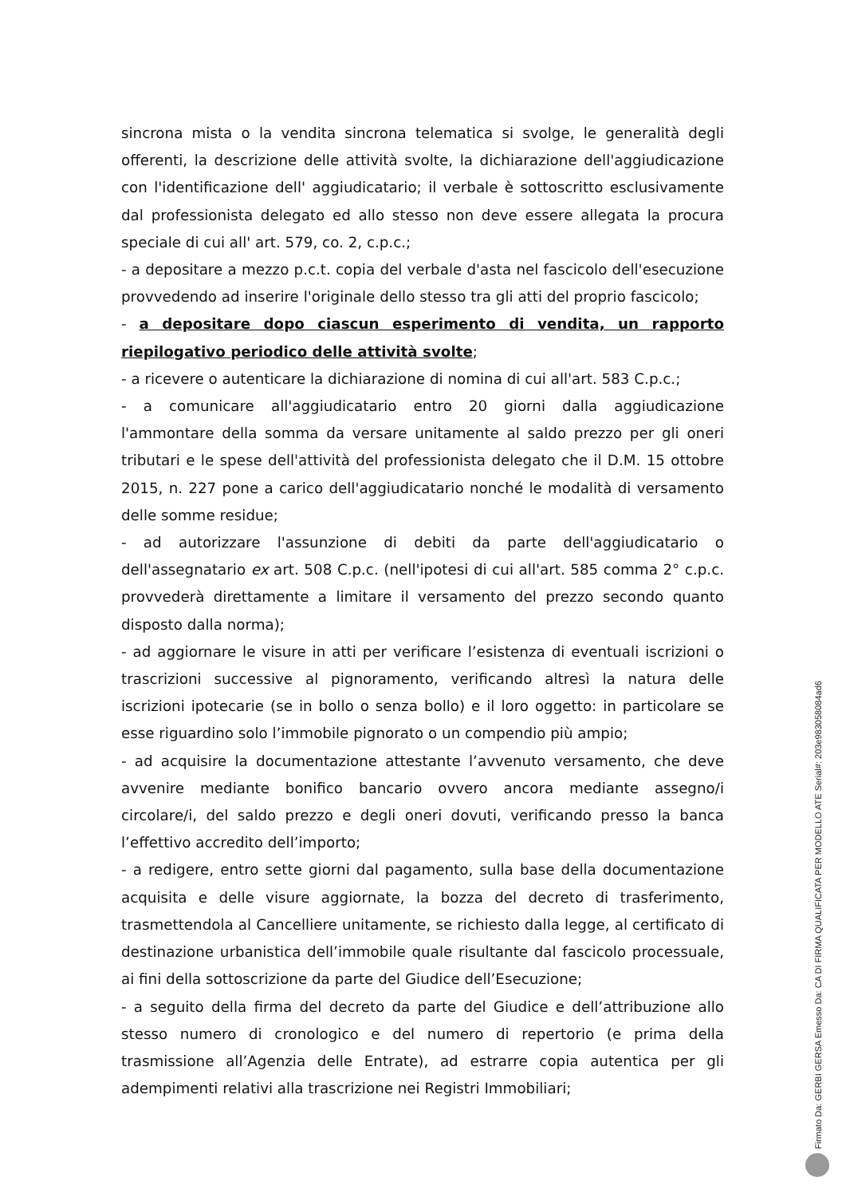sincrona mista o la vendita sincrona telematica si svolge, le generalità degli offerenti, la descrizione delle attività svolte, la dichiarazione dell'aggiudicazione con l'identificazione dell' aggiudicatario; il verbale è sottoscritto esclusivamente dal professionista delegato ed allo stesso non deve essere allegata la procura speciale di cui all' art. 579, co. 2, c.p.c.;
- a depositare a mezzo p.c.t. copia del verbale d'asta nel fascicolo dell'esecuzione provvedendo ad inserire l'originale dello stesso tra gli atti del proprio fascicolo;
- a depositare dopo ciascun esperimento di vendita, un rapporto riepilogativo periodico delle attività svolte;
- a ricevere o autenticare la dichiarazione di nomina di cui all'art. 583 C.p.c.;
- a comunicare all'aggiudicatario entro 20 giorni dalla aggiudicazione l'ammontare della somma da versare unitamente al saldo prezzo per gli oneri tributari e le spese dell'attività del professionista delegato che il D.M. 15 ottobre 2015, n. 227 pone a carico dell'aggiudicatario nonché le modalità di versamento delle somme residue;
- ad autorizzare l'assunzione di debiti da parte dell'aggiudicatario o dell'assegnatario ex art. 508 C.p.c. (nell'ipotesi di cui all'art. 585 comma 2° c.p.c. provvederà direttamente a limitare il versamento del prezzo secondo quanto disposto dalla norma);
- ad aggiornare le visure in atti per verificare l’esistenza di eventuali iscrizioni o trascrizioni successive al pignoramento, verificando altresì la natura delle iscrizioni ipotecarie (se in bollo o senza bollo) e il loro oggetto: in particolare se esse riguardino solo l’immobile pignorato o un compendio più ampio;
- ad acquisire la documentazione attestante l’avvenuto versamento, che deve avvenire mediante bonifico bancario ovvero ancora mediante assegno/i circolare/i, del saldo prezzo e degli oneri dovuti, verificando presso la banca l’effettivo accredito dell’importo;
- a redigere, entro sette giorni dal pagamento, sulla base della documentazione acquisita e delle visure aggiornate, la bozza del decreto di trasferimento, trasmettendola al Cancelliere unitamente, se richiesto dalla legge, al certificato di destinazione urbanistica dell’immobile quale risultante dal fascicolo processuale, ai fini della sottoscrizione da parte del Giudice dell’Esecuzione;
- a seguito della firma del decreto da parte del Giudice e dell’attribuzione allo stesso numero di cronologico e del numero di repertorio (e prima della trasmissione all’Agenzia delle Entrate), ad estrarre copia autentica per gli adempimenti relativi alla trascrizione nei Registri Immobiliari;
Firmato Da: GERBI GERSA Emesso Da: CA DI FIRMA QUALIFICATA PER MODELLO ATE Serial#: 203e9830580­84ad6